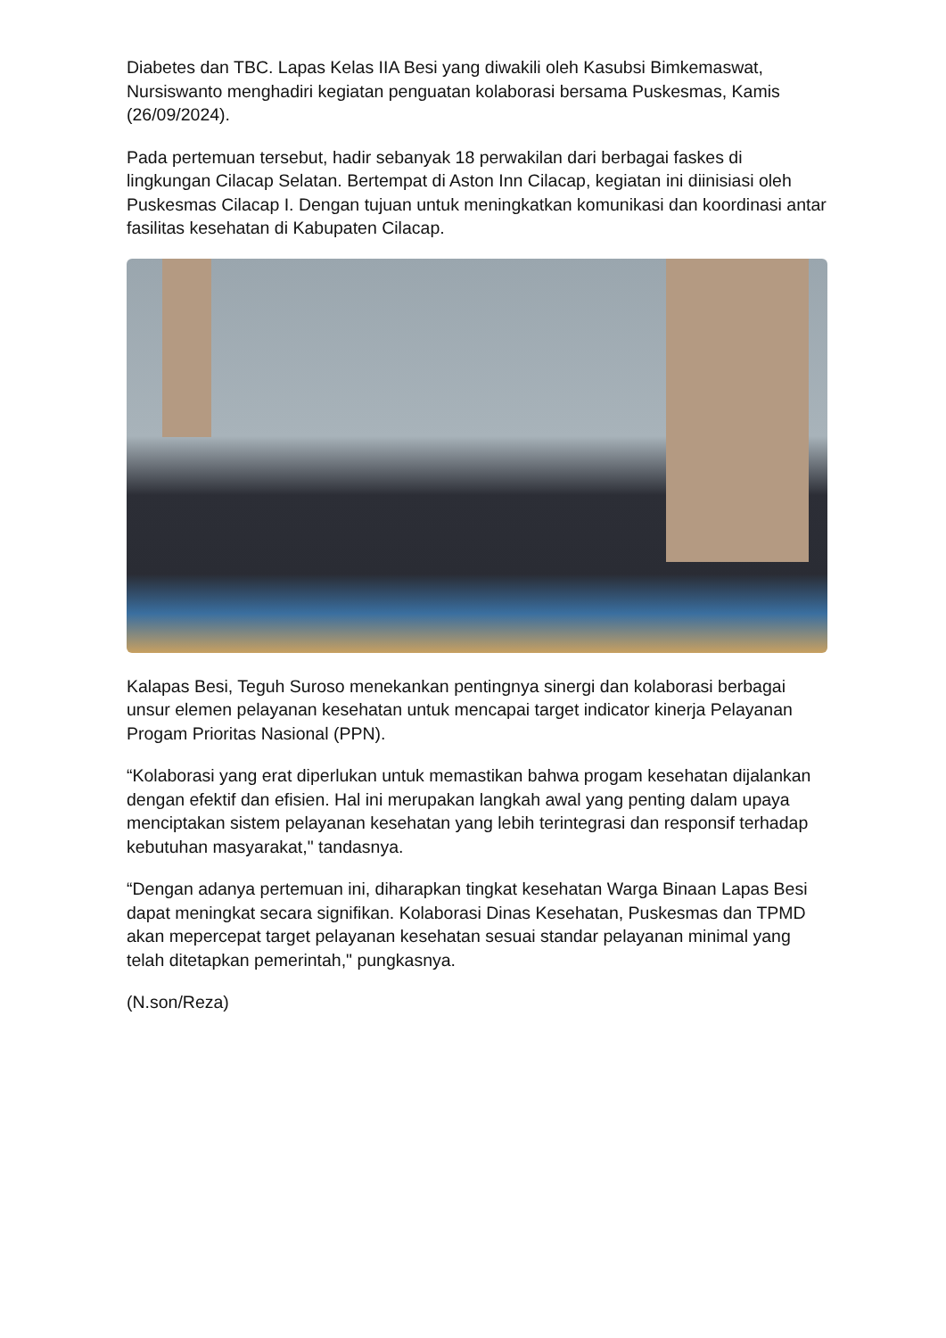Diabetes dan TBC. Lapas Kelas IIA Besi yang diwakili oleh Kasubsi Bimkemaswat, Nursiswanto menghadiri kegiatan penguatan kolaborasi bersama Puskesmas, Kamis (26/09/2024).
Pada pertemuan tersebut, hadir sebanyak 18 perwakilan dari berbagai faskes di lingkungan Cilacap Selatan. Bertempat di Aston Inn Cilacap, kegiatan ini diinisiasi oleh Puskesmas Cilacap I. Dengan tujuan untuk meningkatkan komunikasi dan koordinasi antar fasilitas kesehatan di Kabupaten Cilacap.
Kalapas Besi, Teguh Suroso menekankan pentingnya sinergi dan kolaborasi berbagai unsur elemen pelayanan kesehatan untuk mencapai target indicator kinerja Pelayanan Progam Prioritas Nasional (PPN).
“Kolaborasi yang erat diperlukan untuk memastikan bahwa progam kesehatan dijalankan dengan efektif dan efisien. Hal ini merupakan langkah awal yang penting dalam upaya menciptakan sistem pelayanan kesehatan yang lebih terintegrasi dan responsif terhadap kebutuhan masyarakat," tandasnya.
“Dengan adanya pertemuan ini, diharapkan tingkat kesehatan Warga Binaan Lapas Besi dapat meningkat secara signifikan. Kolaborasi Dinas Kesehatan, Puskesmas dan TPMD akan mepercepat target pelayanan kesehatan sesuai standar pelayanan minimal yang telah ditetapkan pemerintah," pungkasnya.
(N.son/Reza)